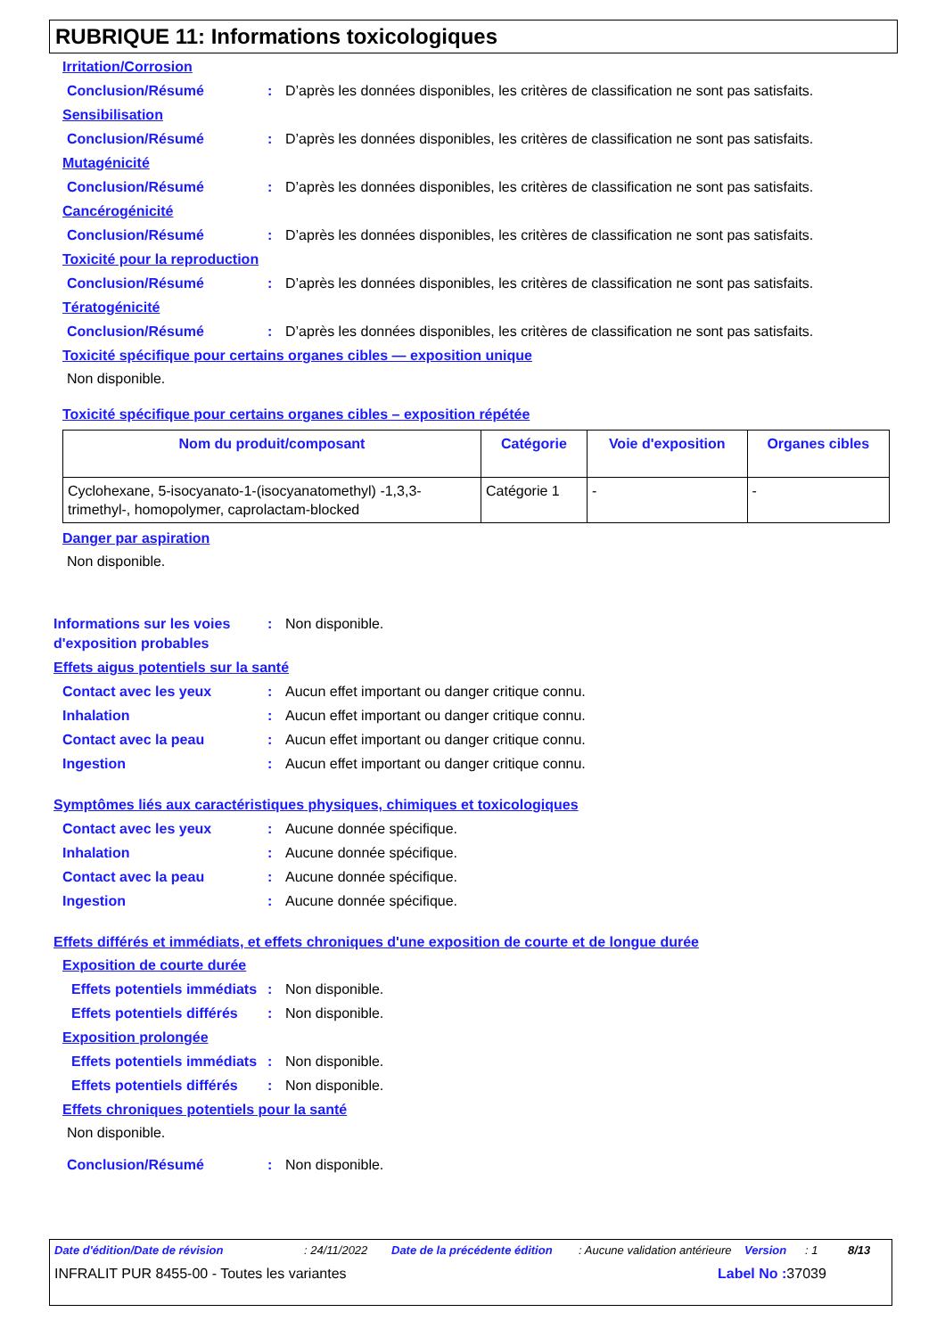RUBRIQUE 11: Informations toxicologiques
Irritation/Corrosion
Conclusion/Résumé : D’après les données disponibles, les critères de classification ne sont pas satisfaits.
Sensibilisation
Conclusion/Résumé : D’après les données disponibles, les critères de classification ne sont pas satisfaits.
Mutagénicité
Conclusion/Résumé : D’après les données disponibles, les critères de classification ne sont pas satisfaits.
Cancérogénicité
Conclusion/Résumé : D’après les données disponibles, les critères de classification ne sont pas satisfaits.
Toxicité pour la reproduction
Conclusion/Résumé : D’après les données disponibles, les critères de classification ne sont pas satisfaits.
Tératogénicité
Conclusion/Résumé : D’après les données disponibles, les critères de classification ne sont pas satisfaits.
Toxicité spécifique pour certains organes cibles — exposition unique
Non disponible.
Toxicité spécifique pour certains organes cibles – exposition répétée
| Nom du produit/composant | Catégorie | Voie d'exposition | Organes cibles |
| --- | --- | --- | --- |
| Cyclohexane, 5-isocyanato-1-(isocyanatomethyl) -1,3,3-trimethyl-, homopolymer, caprolactam-blocked | Catégorie 1 | - | - |
Danger par aspiration
Non disponible.
Informations sur les voies d'exposition probables
: Non disponible.
Effets aigus potentiels sur la santé
Contact avec les yeux : Aucun effet important ou danger critique connu.
Inhalation : Aucun effet important ou danger critique connu.
Contact avec la peau : Aucun effet important ou danger critique connu.
Ingestion : Aucun effet important ou danger critique connu.
Symptômes liés aux caractéristiques physiques, chimiques et toxicologiques
Contact avec les yeux : Aucune donnée spécifique.
Inhalation : Aucune donnée spécifique.
Contact avec la peau : Aucune donnée spécifique.
Ingestion : Aucune donnée spécifique.
Effets différés et immédiats, et effets chroniques d'une exposition de courte et de longue durée
Exposition de courte durée
Effets potentiels immédiats
: Non disponible.
Effets potentiels différés
: Non disponible.
Exposition prolongée
Effets potentiels immédiats
: Non disponible.
Effets potentiels différés
: Non disponible.
Effets chroniques potentiels pour la santé
Non disponible.
Conclusion/Résumé : Non disponible.
Date d'édition/Date de révision : 24/11/2022 Date de la précédente édition : Aucune validation antérieure Version : 1 8/13
INFRALIT PUR 8455-00 - Toutes les variantes Label No : 37039